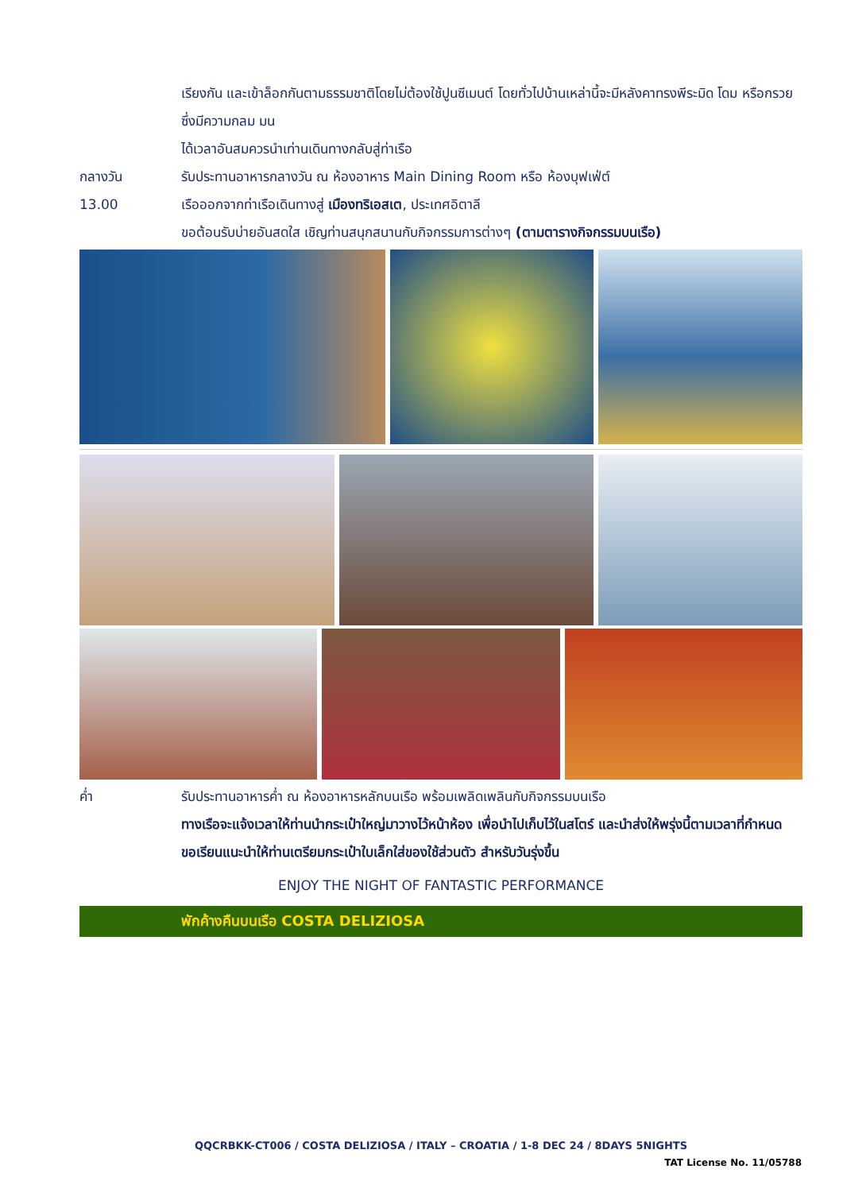เรียงกัน และเข้าล็อกกันตามธรรมชาติโดยไม่ต้องใช้ปูนซีเมนต์ โดยทั่วไปบ้านเหล่านี้จะมีหลังคาทรงพีระมิด โดม หรือกรวย ซึ่งมีความกลม มน
ได้เวลาอันสมควรนำเท่านเดินทางกลับสู่ท่าเรือ
กลางวัน รับประทานอาหารกลางวัน ณ ห้องอาหาร Main Dining Room หรือ ห้องบุฟเฟ่ต์
13.00 เรือออกจากท่าเรือเดินทางสู่ เมืองทริเอสเต, ประเทศอิตาลี
ขอต้อนรับบ่ายอันสดใส เชิญท่านสนุกสนานกับกิจกรรมการต่างๆ (ตามตารางกิจกรรมบนเรือ)
ค่ำ รับประทานอาหารค่ำ ณ ห้องอาหารหลักบนเรือ พร้อมเพลิดเพลินกับกิจกรรมบนเรือ
ทางเรือจะแจ้งเวลาให้ท่านนำกระเป๋าใหญ่มาวางไว้หน้าห้อง เพื่อนำไปเก็บไว้ในสโตร์ และนำส่งให้พรุ่งนี้ตามเวลาที่กำหนด
ขอเรียนแนะนำให้ท่านเตรียมกระเป๋าใบเล็กใส่ของใช้ส่วนตัว สำหรับวันรุ่งขึ้น
ENJOY THE NIGHT OF FANTASTIC PERFORMANCE
พักค้างคืนบนเรือ COSTA DELIZIOSA
QQCRBKK-CT006 / COSTA DELIZIOSA / ITALY – CROATIA / 1-8 DEC 24 / 8DAYS 5NIGHTS
TAT License No. 11/05788